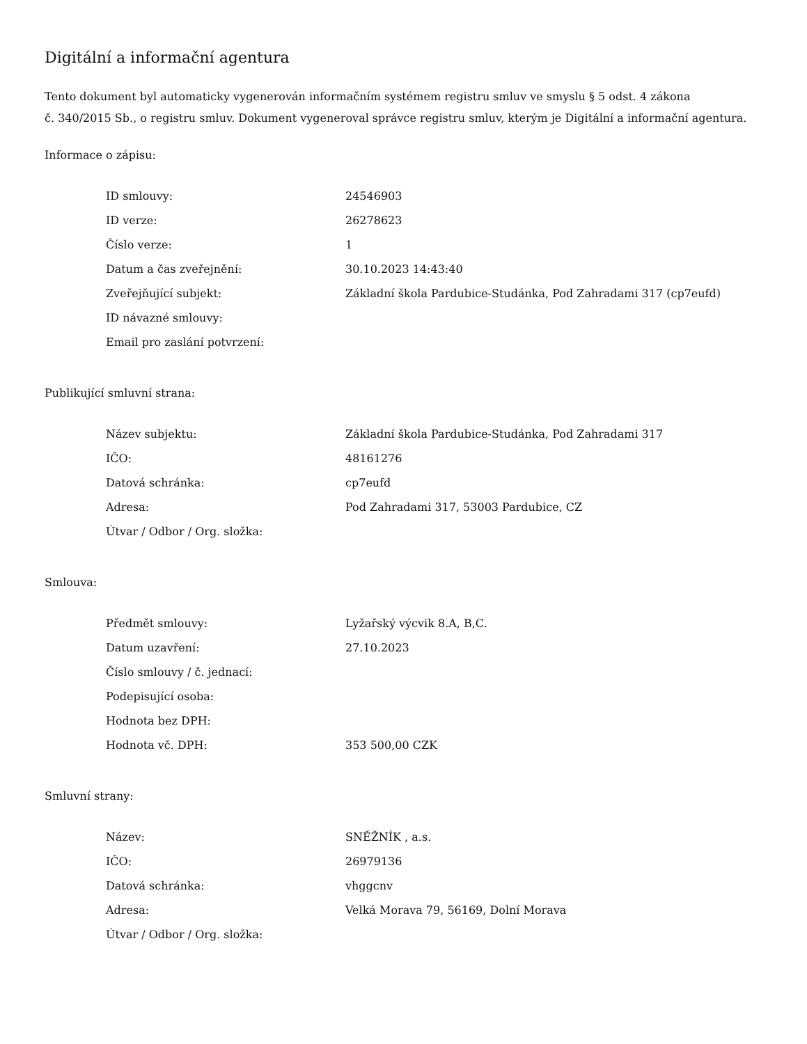Digitální a informační agentura
Tento dokument byl automaticky vygenerován informačním systémem registru smluv ve smyslu § 5 odst. 4 zákona
č. 340/2015 Sb., o registru smluv. Dokument vygeneroval správce registru smluv, kterým je Digitální a informační agentura.
Informace o zápisu:
| ID smlouvy: | 24546903 |
| ID verze: | 26278623 |
| Číslo verze: | 1 |
| Datum a čas zveřejnění: | 30.10.2023 14:43:40 |
| Zveřejňující subjekt: | Základní škola Pardubice-Studánka, Pod Zahradami 317 (cp7eufd) |
| ID návazné smlouvy: | |
| Email pro zaslání potvrzení: | |
Publikující smluvní strana:
| Název subjektu: | Základní škola Pardubice-Studánka, Pod Zahradami 317 |
| IČO: | 48161276 |
| Datová schránka: | cp7eufd |
| Adresa: | Pod Zahradami 317, 53003 Pardubice, CZ |
| Útvar / Odbor / Org. složka: | |
Smlouva:
| Předmět smlouvy: | Lyžařský výcvik 8.A, B,C. |
| Datum uzavření: | 27.10.2023 |
| Číslo smlouvy / č. jednací: | |
| Podepisující osoba: | |
| Hodnota bez DPH: | |
| Hodnota vč. DPH: | 353 500,00 CZK |
Smluvní strany:
| Název: | SNĚŽNÍK , a.s. |
| IČO: | 26979136 |
| Datová schránka: | vhggcnv |
| Adresa: | Velká Morava 79, 56169, Dolní Morava |
| Útvar / Odbor / Org. složka: | |